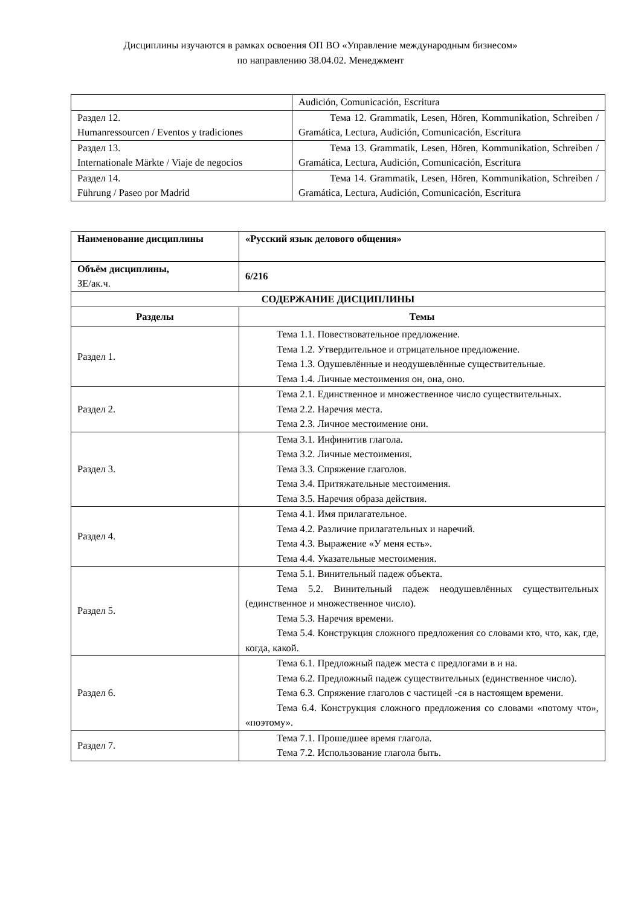Дисциплины изучаются в рамках освоения ОП ВО «Управление международным бизнесом»
по направлению 38.04.02. Менеджмент
| | Audición, Comunicación, Escritura |
| Раздел 12. Humanressourcen / Eventos y tradiciones | Тема 12. Grammatik, Lesen, Hören, Kommunikation, Schreiben / Gramática, Lectura, Audición, Comunicación, Escritura |
| Раздел 13. Internationale Märkte / Viaje de negocios | Тема 13. Grammatik, Lesen, Hören, Kommunikation, Schreiben / Gramática, Lectura, Audición, Comunicación, Escritura |
| Раздел 14. Führung / Paseo por Madrid | Тема 14. Grammatik, Lesen, Hören, Kommunikation, Schreiben / Gramática, Lectura, Audición, Comunicación, Escritura |
| Наименование дисциплины | «Русский язык делового общения» |
| Объём дисциплины, ЗЕ/ак.ч. | 6/216 |
| СОДЕРЖАНИЕ ДИСЦИПЛИНЫ | |
| Разделы | Темы |
| Раздел 1. | Тема 1.1. Повествовательное предложение. Тема 1.2. Утвердительное и отрицательное предложение. Тема 1.3. Одушевлённые и неодушевлённые существительные. Тема 1.4. Личные местоимения он, она, оно. |
| Раздел 2. | Тема 2.1. Единственное и множественное число существительных. Тема 2.2. Наречия места. Тема 2.3. Личное местоимение они. |
| Раздел 3. | Тема 3.1. Инфинитив глагола. Тема 3.2. Личные местоимения. Тема 3.3. Спряжение глаголов. Тема 3.4. Притяжательные местоимения. Тема 3.5. Наречия образа действия. |
| Раздел 4. | Тема 4.1. Имя прилагательное. Тема 4.2. Различие прилагательных и наречий. Тема 4.3. Выражение «У меня есть». Тема 4.4. Указательные местоимения. |
| Раздел 5. | Тема 5.1. Винительный падеж объекта. Тема 5.2. Винительный падеж неодушевлённых существительных (единственное и множественное число). Тема 5.3. Наречия времени. Тема 5.4. Конструкция сложного предложения со словами кто, что, как, где, когда, какой. |
| Раздел 6. | Тема 6.1. Предложный падеж места с предлогами в и на. Тема 6.2. Предложный падеж существительных (единственное число). Тема 6.3. Спряжение глаголов с частицей -ся в настоящем времени. Тема 6.4. Конструкция сложного предложения со словами «потому что», «поэтому». |
| Раздел 7. | Тема 7.1. Прошедшее время глагола. Тема 7.2. Использование глагола быть. |